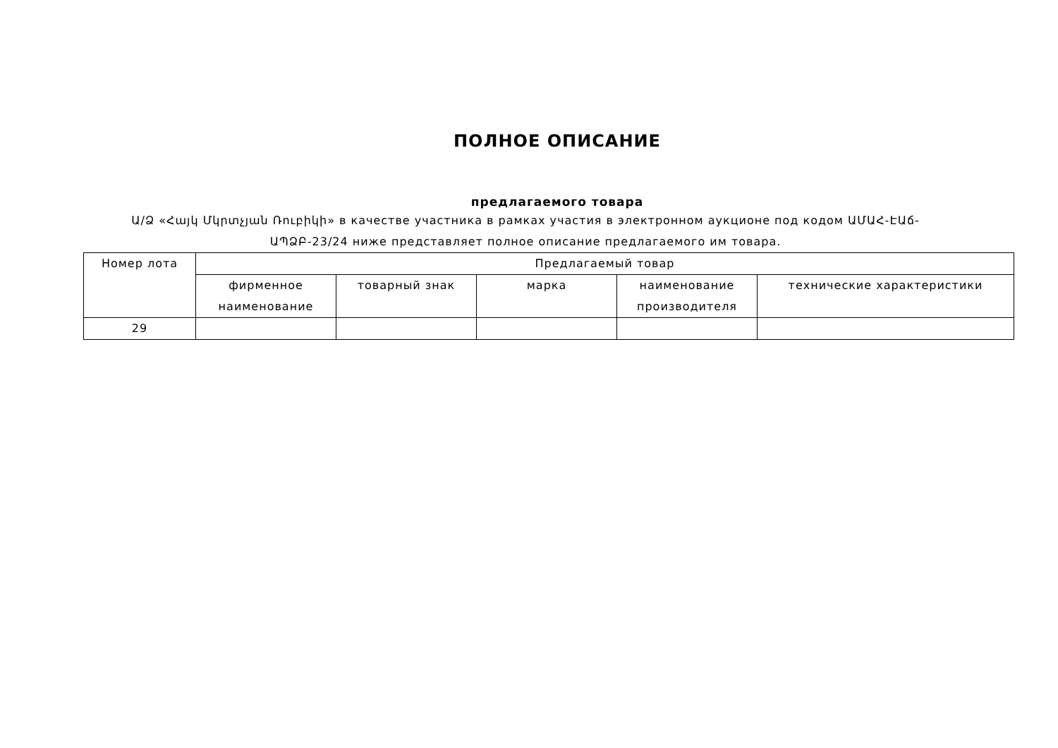ПОЛНОЕ ОПИСАНИЕ
предлагаемого товара
Ա/Ձ «Հայկ Մկրտչյան Ռուբիկի» в качестве участника в рамках участия в электронном аукционе под кодом ԱՄԱՀ-ԷԱճ-ԱՊՁԲ-23/24 ниже представляет полное описание предлагаемого им товара.
| Номер лота | Предлагаемый товар | | | | |
| --- | --- | --- | --- | --- | --- |
| | фирменное наименование | товарный знак | марка | наименование производителя | технические характеристики |
| 29 | | | | | |